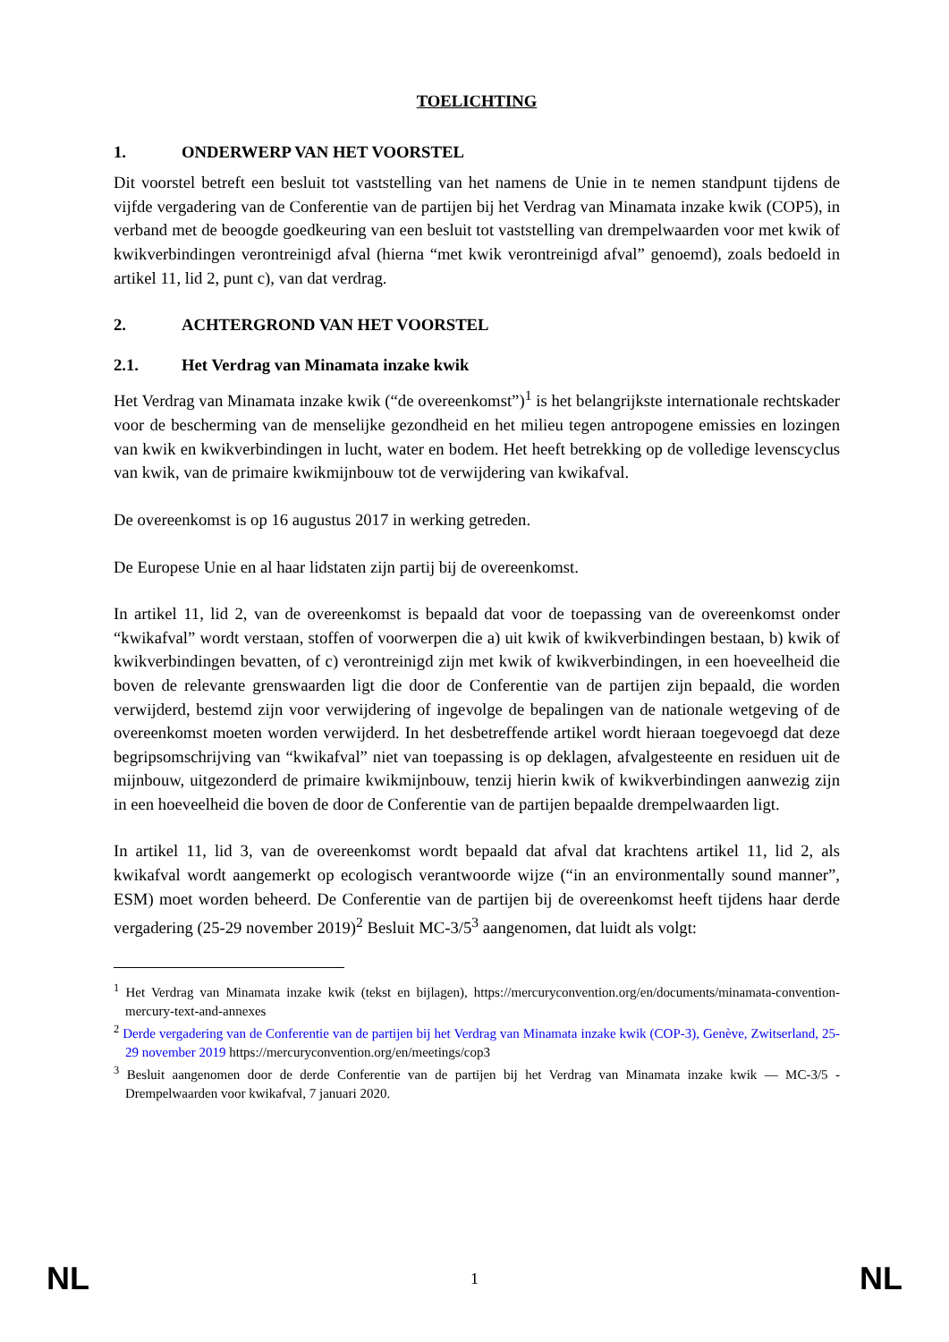TOELICHTING
1. ONDERWERP VAN HET VOORSTEL
Dit voorstel betreft een besluit tot vaststelling van het namens de Unie in te nemen standpunt tijdens de vijfde vergadering van de Conferentie van de partijen bij het Verdrag van Minamata inzake kwik (COP5), in verband met de beoogde goedkeuring van een besluit tot vaststelling van drempelwaarden voor met kwik of kwikverbindingen verontreinigd afval (hierna “met kwik verontreinigd afval” genoemd), zoals bedoeld in artikel 11, lid 2, punt c), van dat verdrag.
2. ACHTERGROND VAN HET VOORSTEL
2.1. Het Verdrag van Minamata inzake kwik
Het Verdrag van Minamata inzake kwik (“de overeenkomst”)<sup>1</sup> is het belangrijkste internationale rechtskader voor de bescherming van de menselijke gezondheid en het milieu tegen antropogene emissies en lozingen van kwik en kwikverbindingen in lucht, water en bodem. Het heeft betrekking op de volledige levenscyclus van kwik, van de primaire kwikmijnbouw tot de verwijdering van kwikafval.
De overeenkomst is op 16 augustus 2017 in werking getreden.
De Europese Unie en al haar lidstaten zijn partij bij de overeenkomst.
In artikel 11, lid 2, van de overeenkomst is bepaald dat voor de toepassing van de overeenkomst onder “kwikafval” wordt verstaan, stoffen of voorwerpen die a) uit kwik of kwikverbindingen bestaan, b) kwik of kwikverbindingen bevatten, of c) verontreinigd zijn met kwik of kwikverbindingen, in een hoeveelheid die boven de relevante grenswaarden ligt die door de Conferentie van de partijen zijn bepaald, die worden verwijderd, bestemd zijn voor verwijdering of ingevolge de bepalingen van de nationale wetgeving of de overeenkomst moeten worden verwijderd. In het desbetreffende artikel wordt hieraan toegevoegd dat deze begripsomschrijving van “kwikafval” niet van toepassing is op deklagen, afvalgesteente en residuen uit de mijnbouw, uitgezonderd de primaire kwikmijnbouw, tenzij hierin kwik of kwikverbindingen aanwezig zijn in een hoeveelheid die boven de door de Conferentie van de partijen bepaalde drempelwaarden ligt.
In artikel 11, lid 3, van de overeenkomst wordt bepaald dat afval dat krachtens artikel 11, lid 2, als kwikafval wordt aangemerkt op ecologisch verantwoorde wijze (“in an environmentally sound manner”, ESM) moet worden beheerd. De Conferentie van de partijen bij de overeenkomst heeft tijdens haar derde vergadering (25-29 november 2019)<sup>2</sup> Besluit MC-3/5<sup>3</sup> aangenomen, dat luidt als volgt:
<sup>1</sup> Het Verdrag van Minamata inzake kwik (tekst en bijlagen), https://mercuryconvention.org/en/documents/minamata-convention-mercury-text-and-annexes
<sup>2</sup> Derde vergadering van de Conferentie van de partijen bij het Verdrag van Minamata inzake kwik (COP-3), Genève, Zwitserland, 25-29 november 2019 https://mercuryconvention.org/en/meetings/cop3
<sup>3</sup> Besluit aangenomen door de derde Conferentie van de partijen bij het Verdrag van Minamata inzake kwik — MC-3/5 - Drempelwaarden voor kwikafval, 7 januari 2020.
NL 1 NL